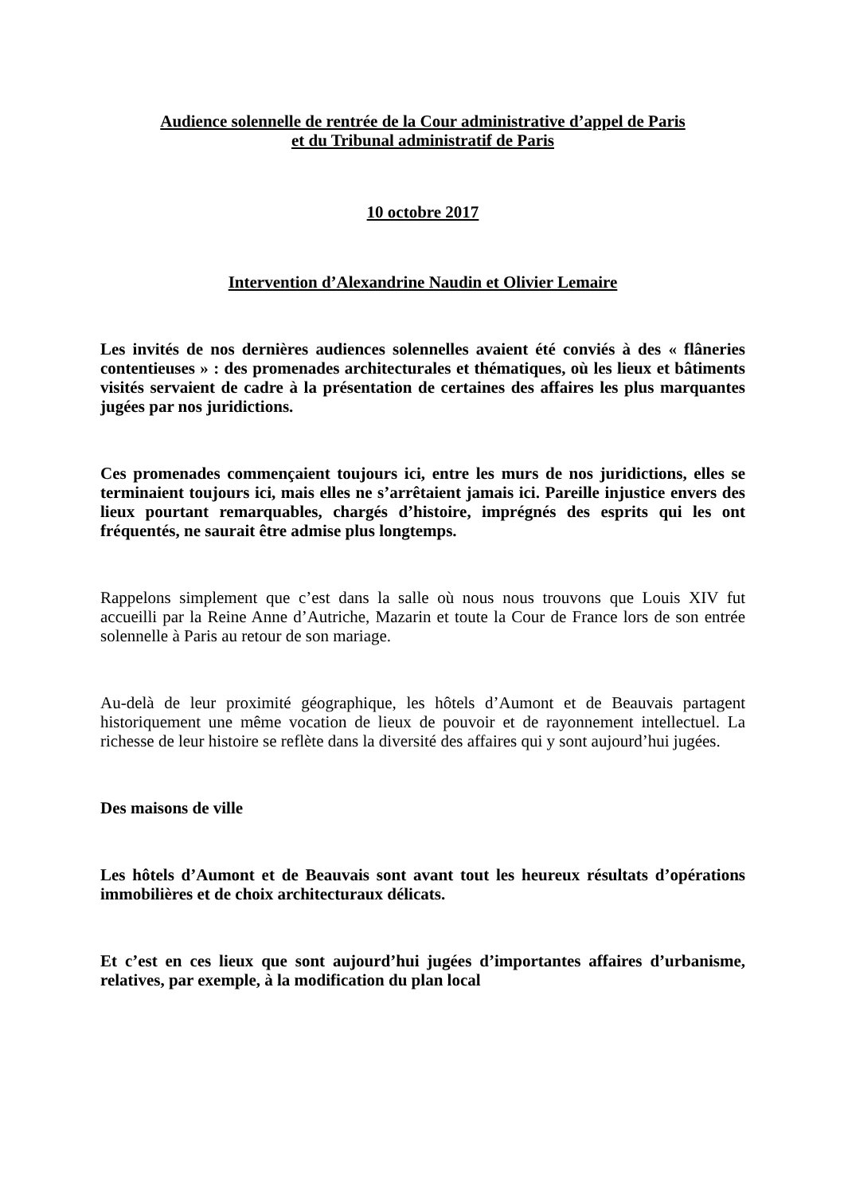Audience solennelle de rentrée de la Cour administrative d’appel de Paris
et du Tribunal administratif de Paris
10 octobre 2017
Intervention d’Alexandrine Naudin et Olivier Lemaire
Les invités de nos dernières audiences solennelles avaient été conviés à des « flâneries contentieuses » : des promenades architecturales et thématiques, où les lieux et bâtiments visités servaient de cadre à la présentation de certaines des affaires les plus marquantes jugées par nos juridictions.
Ces promenades commençaient toujours ici, entre les murs de nos juridictions, elles se terminaient toujours ici, mais elles ne s’arrêtaient jamais ici. Pareille injustice envers des lieux pourtant remarquables, chargés d’histoire, imprégnés des esprits qui les ont fréquentés, ne saurait être admise plus longtemps.
Rappelons simplement que c’est dans la salle où nous nous trouvons que Louis XIV fut accueilli par la Reine Anne d’Autriche, Mazarin et toute la Cour de France lors de son entrée solennelle à Paris au retour de son mariage.
Au-delà de leur proximité géographique, les hôtels d’Aumont et de Beauvais partagent historiquement une même vocation de lieux de pouvoir et de rayonnement intellectuel. La richesse de leur histoire se reflète dans la diversité des affaires qui y sont aujourd’hui jugées.
Des maisons de ville
Les hôtels d’Aumont et de Beauvais sont avant tout les heureux résultats d’opérations immobilières et de choix architecturaux délicats.
Et c’est en ces lieux que sont aujourd’hui jugées d’importantes affaires d’urbanisme, relatives, par exemple, à la modification du plan local